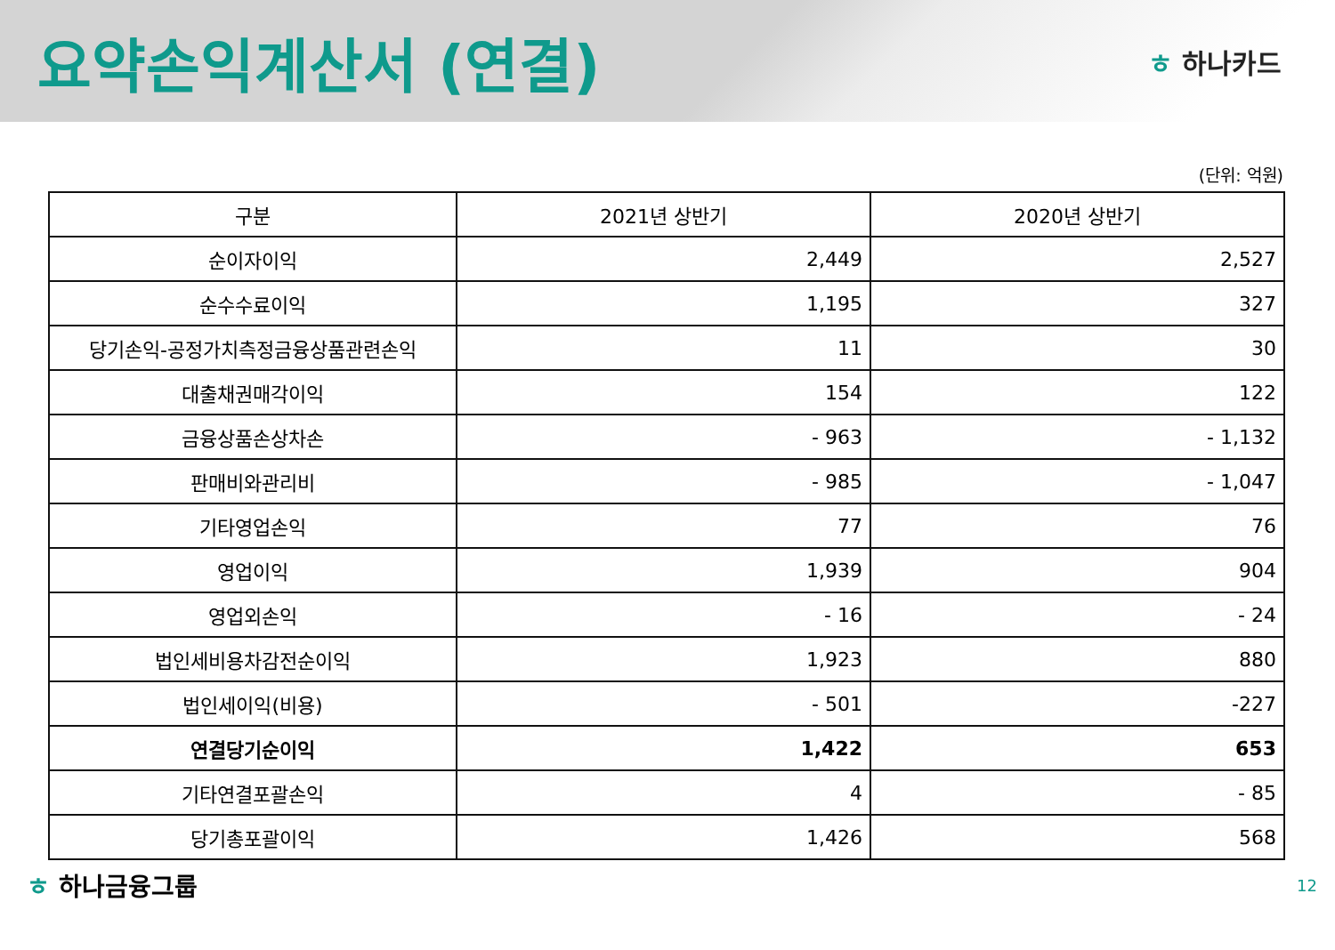요약손익계산서 (연결)
ㅎ 하나카드
(단위: 억원)
| 구분 | 2021년 상반기 | 2020년 상반기 |
| --- | --- | --- |
| 순이자이익 | 2,449 | 2,527 |
| 순수수료이익 | 1,195 | 327 |
| 당기손익-공정가치측정금융상품관련손익 | 11 | 30 |
| 대출채권매각이익 | 154 | 122 |
| 금융상품손상차손 | - 963 | - 1,132 |
| 판매비와관리비 | - 985 | - 1,047 |
| 기타영업손익 | 77 | 76 |
| 영업이익 | 1,939 | 904 |
| 영업외손익 | - 16 | - 24 |
| 법인세비용차감전순이익 | 1,923 | 880 |
| 법인세이익(비용) | - 501 | -227 |
| 연결당기순이익 | 1,422 | 653 |
| 기타연결포괄손익 | 4 | - 85 |
| 당기총포괄이익 | 1,426 | 568 |
ㅎ 하나금융그룹
12